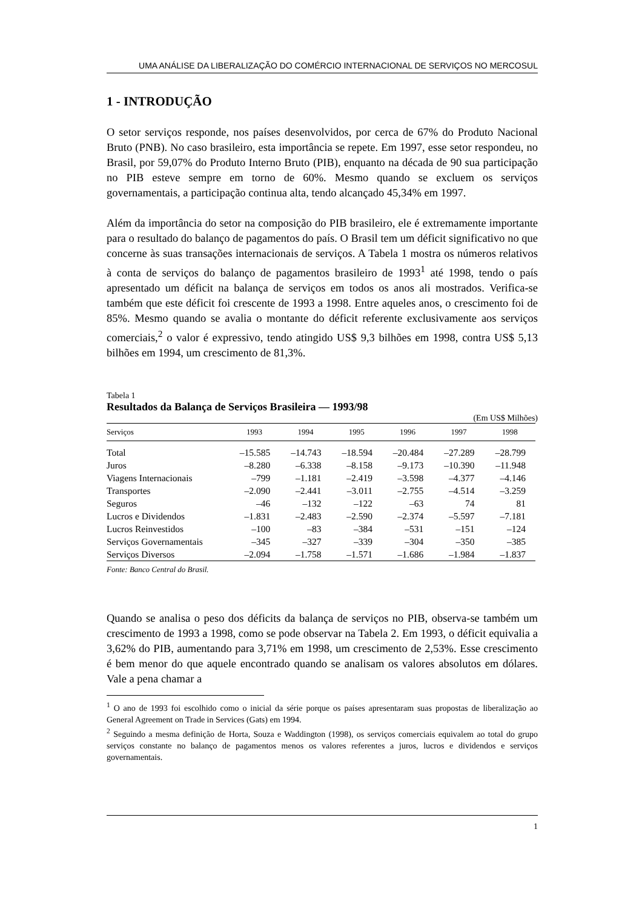UMA ANÁLISE DA LIBERALIZAÇÃO DO COMÉRCIO INTERNACIONAL DE SERVIÇOS NO MERCOSUL
1 - INTRODUÇÃO
O setor serviços responde, nos países desenvolvidos, por cerca de 67% do Produto Nacional Bruto (PNB). No caso brasileiro, esta importância se repete. Em 1997, esse setor respondeu, no Brasil, por 59,07% do Produto Interno Bruto (PIB), enquanto na década de 90 sua participação no PIB esteve sempre em torno de 60%. Mesmo quando se excluem os serviços governamentais, a participação continua alta, tendo alcançado 45,34% em 1997.
Além da importância do setor na composição do PIB brasileiro, ele é extremamente importante para o resultado do balanço de pagamentos do país. O Brasil tem um déficit significativo no que concerne às suas transações internacionais de serviços. A Tabela 1 mostra os números relativos à conta de serviços do balanço de pagamentos brasileiro de 1993<sup>1</sup> até 1998, tendo o país apresentado um déficit na balança de serviços em todos os anos ali mostrados. Verifica-se também que este déficit foi crescente de 1993 a 1998. Entre aqueles anos, o crescimento foi de 85%. Mesmo quando se avalia o montante do déficit referente exclusivamente aos serviços comerciais,<sup>2</sup> o valor é expressivo, tendo atingido US$ 9,3 bilhões em 1998, contra US$ 5,13 bilhões em 1994, um crescimento de 81,3%.
Tabela 1
Resultados da Balança de Serviços Brasileira — 1993/98
(Em US$ Milhões)
| Serviços | 1993 | 1994 | 1995 | 1996 | 1997 | 1998 |
| --- | --- | --- | --- | --- | --- | --- |
| Total | –15.585 | –14.743 | –18.594 | –20.484 | –27.289 | –28.799 |
| Juros | –8.280 | –6.338 | –8.158 | –9.173 | –10.390 | –11.948 |
| Viagens Internacionais | –799 | –1.181 | –2.419 | –3.598 | –4.377 | –4.146 |
| Transportes | –2.090 | –2.441 | –3.011 | –2.755 | –4.514 | –3.259 |
| Seguros | –46 | –132 | –122 | –63 | 74 | 81 |
| Lucros e Dividendos | –1.831 | –2.483 | –2.590 | –2.374 | –5.597 | –7.181 |
| Lucros Reinvestidos | –100 | –83 | –384 | –531 | –151 | –124 |
| Serviços Governamentais | –345 | –327 | –339 | –304 | –350 | –385 |
| Serviços Diversos | –2.094 | –1.758 | –1.571 | –1.686 | –1.984 | –1.837 |
Fonte: Banco Central do Brasil.
Quando se analisa o peso dos déficits da balança de serviços no PIB, observa-se também um crescimento de 1993 a 1998, como se pode observar na Tabela 2. Em 1993, o déficit equivalia a 3,62% do PIB, aumentando para 3,71% em 1998, um crescimento de 2,53%. Esse crescimento é bem menor do que aquele encontrado quando se analisam os valores absolutos em dólares. Vale a pena chamar a
<sup>1</sup> O ano de 1993 foi escolhido como o inicial da série porque os países apresentaram suas propostas de liberalização ao General Agreement on Trade in Services (Gats) em 1994.
<sup>2</sup> Seguindo a mesma definição de Horta, Souza e Waddington (1998), os serviços comerciais equivalem ao total do grupo serviços constante no balanço de pagamentos menos os valores referentes a juros, lucros e dividendos e serviços governamentais.
1